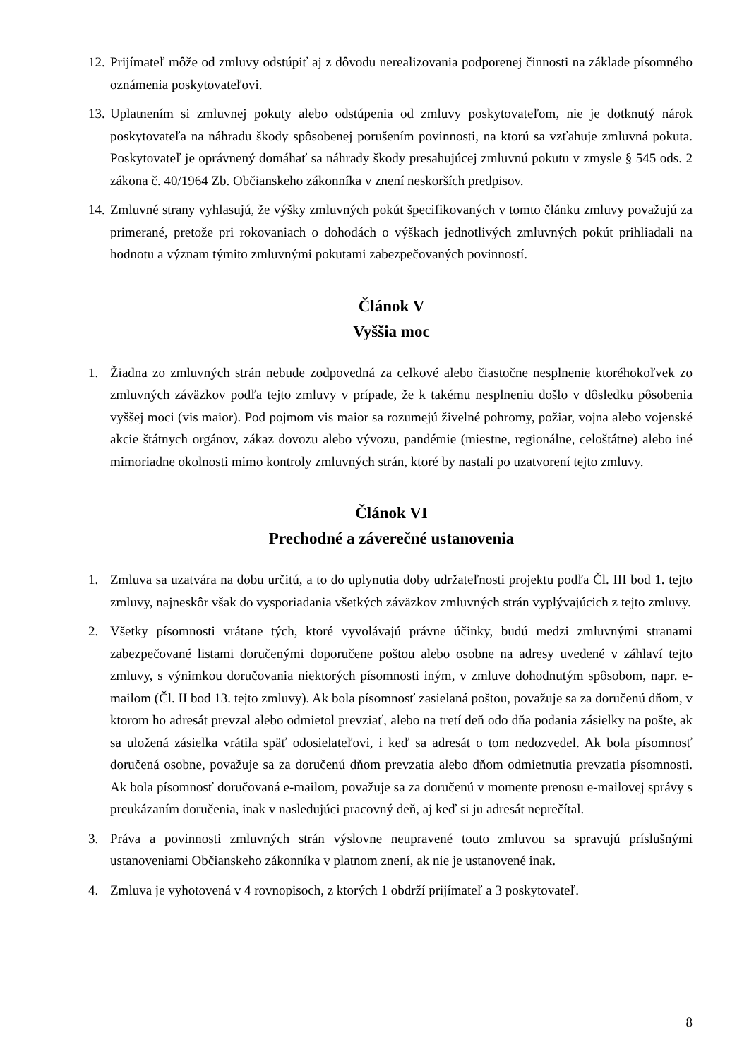12. Prijímateľ môže od zmluvy odstúpiť aj z dôvodu nerealizovania podporenej činnosti na základe písomného oznámenia poskytovateľovi.
13. Uplatnením si zmluvnej pokuty alebo odstúpenia od zmluvy poskytovateľom, nie je dotknutý nárok poskytovateľa na náhradu škody spôsobenej porušením povinnosti, na ktorú sa vzťahuje zmluvná pokuta. Poskytovateľ je oprávnený domáhať sa náhrady škody presahujúcej zmluvnú pokutu v zmysle § 545 ods. 2 zákona č. 40/1964 Zb. Občianskeho zákonníka v znení neskorších predpisov.
14. Zmluvné strany vyhlasujú, že výšky zmluvných pokút špecifikovaných v tomto článku zmluvy považujú za primerané, pretože pri rokovaniach o dohodách o výškach jednotlivých zmluvných pokút prihliadali na hodnotu a význam týmito zmluvnými pokutami zabezpečovaných povinností.
Článok V
Vyššia moc
1. Žiadna zo zmluvných strán nebude zodpovedná za celkové alebo čiastočne nesplnenie ktoréhokoľvek zo zmluvných záväzkov podľa tejto zmluvy v prípade, že k takému nesplneniu došlo v dôsledku pôsobenia vyššej moci (vis maior). Pod pojmom vis maior sa rozumejú živelné pohromy, požiar, vojna alebo vojenské akcie štátnych orgánov, zákaz dovozu alebo vývozu, pandémie (miestne, regionálne, celoštátne) alebo iné mimoriadne okolnosti mimo kontroly zmluvných strán, ktoré by nastali po uzatvorení tejto zmluvy.
Článok VI
Prechodné a záverečné ustanovenia
1. Zmluva sa uzatvára na dobu určitú, a to do uplynutia doby udržateľnosti projektu podľa Čl. III bod 1. tejto zmluvy, najneskôr však do vysporiadania všetkých záväzkov zmluvných strán vyplývajúcich z tejto zmluvy.
2. Všetky písomnosti vrátane tých, ktoré vyvolávajú právne účinky, budú medzi zmluvnými stranami zabezpečované listami doručenými doporučene poštou alebo osobne na adresy uvedené v záhlaví tejto zmluvy, s výnimkou doručovania niektorých písomnosti iným, v zmluve dohodnutým spôsobom, napr. e-mailom (Čl. II bod 13. tejto zmluvy). Ak bola písomnosť zasielaná poštou, považuje sa za doručenú dňom, v ktorom ho adresát prevzal alebo odmietol prevziať, alebo na tretí deň odo dňa podania zásielky na pošte, ak sa uložená zásielka vrátila späť odosielateľovi, i keď sa adresát o tom nedozvedel. Ak bola písomnosť doručená osobne, považuje sa za doručenú dňom prevzatia alebo dňom odmietnutia prevzatia písomnosti. Ak bola písomnosť doručovaná e-mailom, považuje sa za doručenú v momente prenosu e-mailovej správy s preukázaním doručenia, inak v nasledujúci pracovný deň, aj keď si ju adresát neprečítal.
3. Práva a povinnosti zmluvných strán výslovne neupravené touto zmluvou sa spravujú príslušnými ustanoveniami Občianskeho zákonníka v platnom znení, ak nie je ustanovené inak.
4. Zmluva je vyhotovená v 4 rovnopisoch, z ktorých 1 obdrží prijímateľ a 3 poskytovateľ.
8